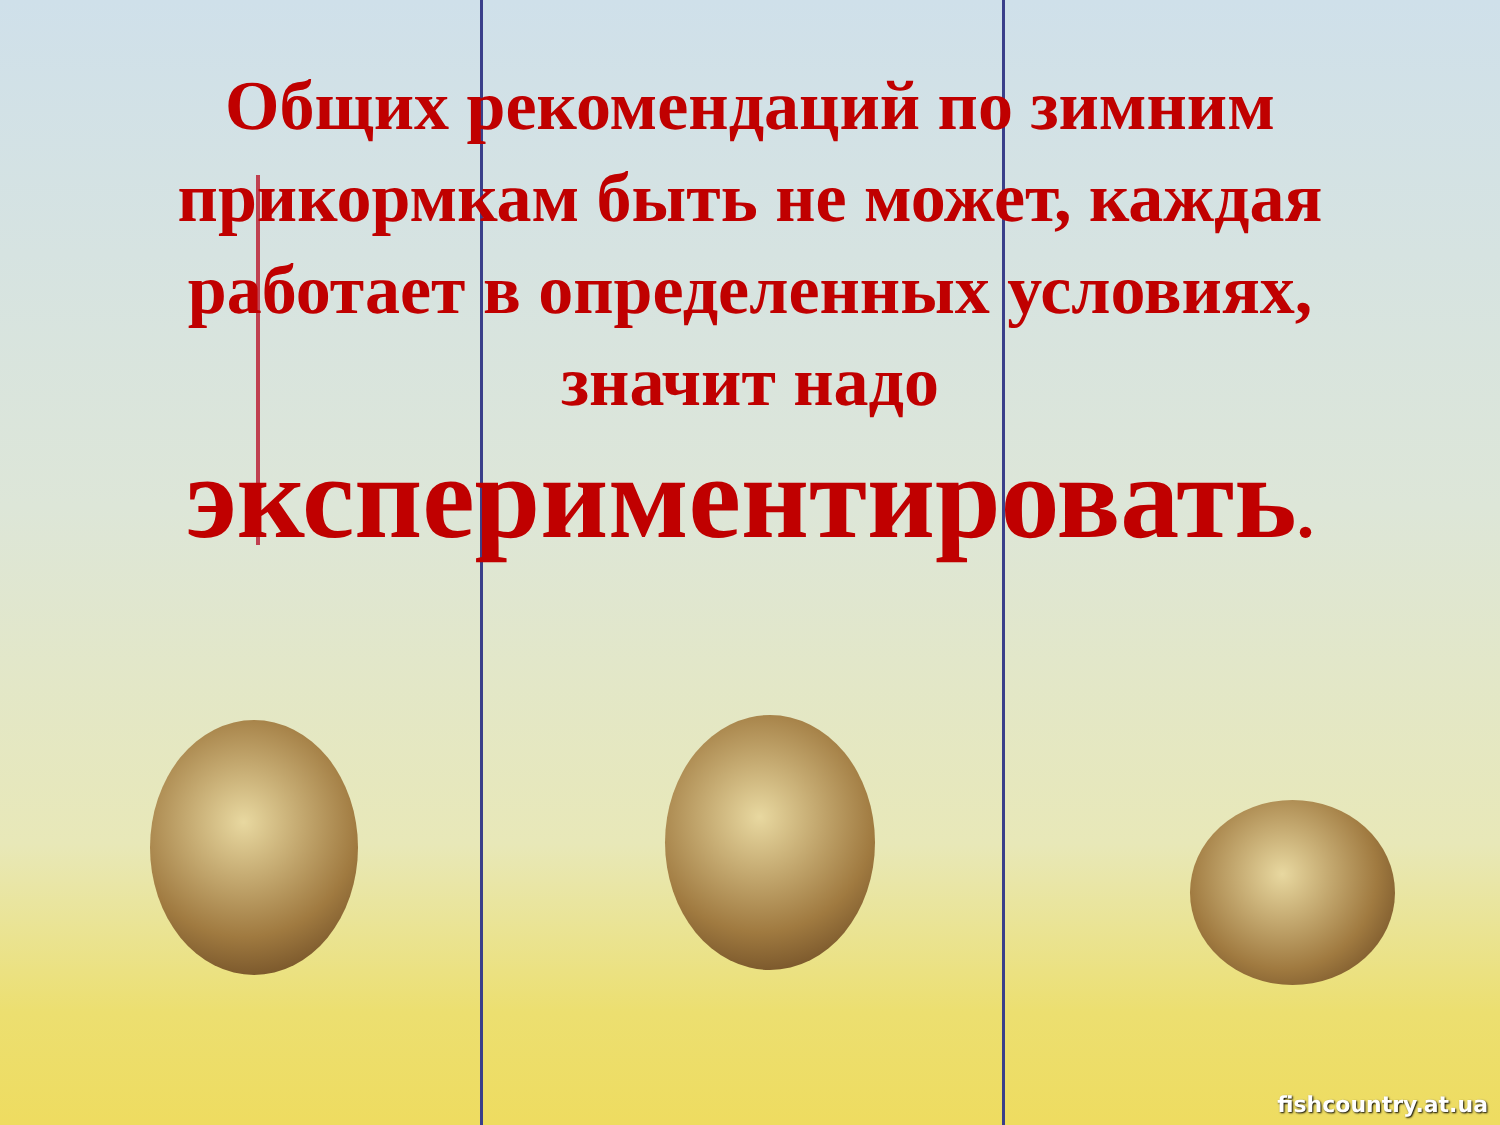Общих рекомендаций по зимним прикормкам быть не может, каждая работает в определенных условиях, значит надо
экспериментировать.
fishcountry.at.ua